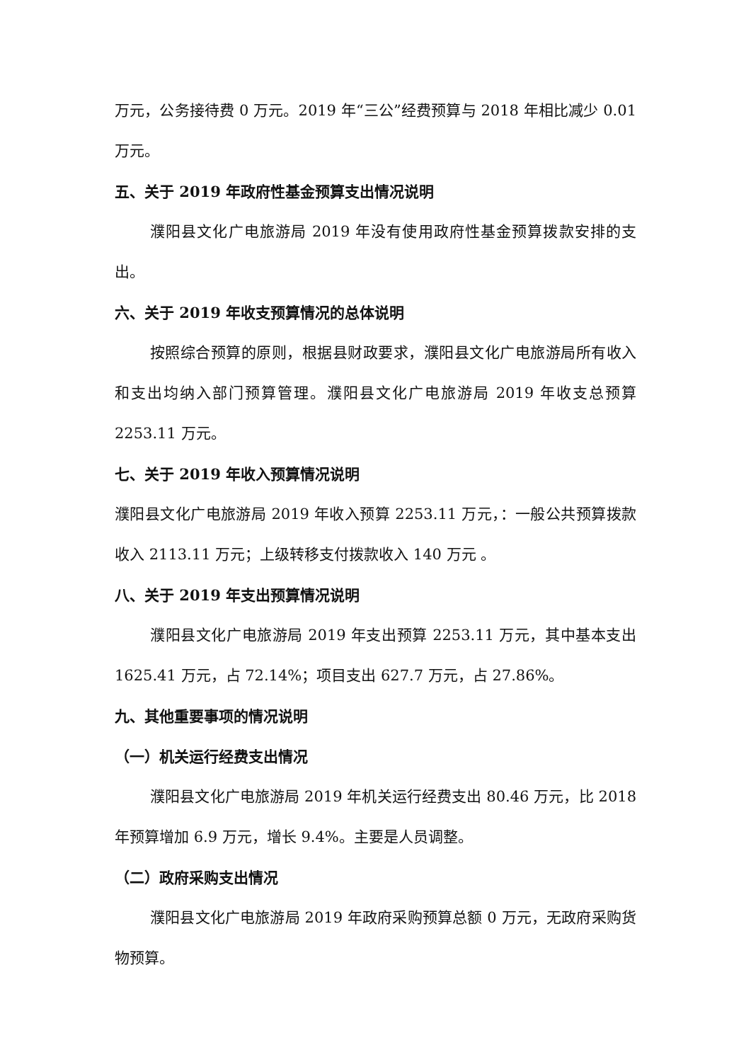万元，公务接待费 0 万元。2019 年“三公”经费预算与 2018 年相比减少 0.01 万元。
五、关于 2019 年政府性基金预算支出情况说明
濮阳县文化广电旅游局 2019 年没有使用政府性基金预算拨款安排的支出。
六、关于 2019 年收支预算情况的总体说明
按照综合预算的原则，根据县财政要求，濮阳县文化广电旅游局所有收入和支出均纳入部门预算管理。濮阳县文化广电旅游局 2019 年收支总预算 2253.11 万元。
七、关于 2019 年收入预算情况说明
濮阳县文化广电旅游局 2019 年收入预算 2253.11 万元，：一般公共预算拨款收入 2113.11 万元；上级转移支付拨款收入 140 万元 。
八、关于 2019 年支出预算情况说明
濮阳县文化广电旅游局 2019 年支出预算 2253.11 万元，其中基本支出 1625.41 万元，占 72.14%；项目支出 627.7 万元，占 27.86%。
九、其他重要事项的情况说明
（一）机关运行经费支出情况
濮阳县文化广电旅游局 2019 年机关运行经费支出 80.46 万元，比 2018 年预算增加 6.9 万元，增长 9.4%。主要是人员调整。
（二）政府采购支出情况
濮阳县文化广电旅游局 2019 年政府采购预算总额 0 万元，无政府采购货物预算。